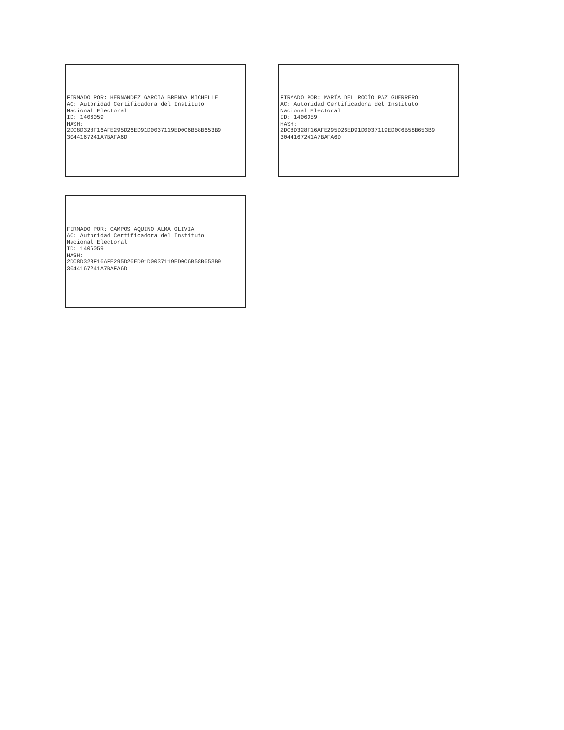FIRMADO POR: HERNANDEZ GARCIA BRENDA MICHELLE AC: Autoridad Certificadora del Instituto Nacional Electoral ID: 1406059 HASH: 2DC8D328F16AFE295D26ED91D0037119ED0C6B58B653B9 3044167241A7BAFA6D
FIRMADO POR: MARÍA DEL ROCÍO PAZ GUERRERO AC: Autoridad Certificadora del Instituto Nacional Electoral ID: 1406059 HASH: 2DC8D328F16AFE295D26ED91D0037119ED0C6B58B653B9 3044167241A7BAFA6D
FIRMADO POR: CAMPOS AQUINO ALMA OLIVIA AC: Autoridad Certificadora del Instituto Nacional Electoral ID: 1406059 HASH: 2DC8D328F16AFE295D26ED91D0037119ED0C6B58B653B9 3044167241A7BAFA6D